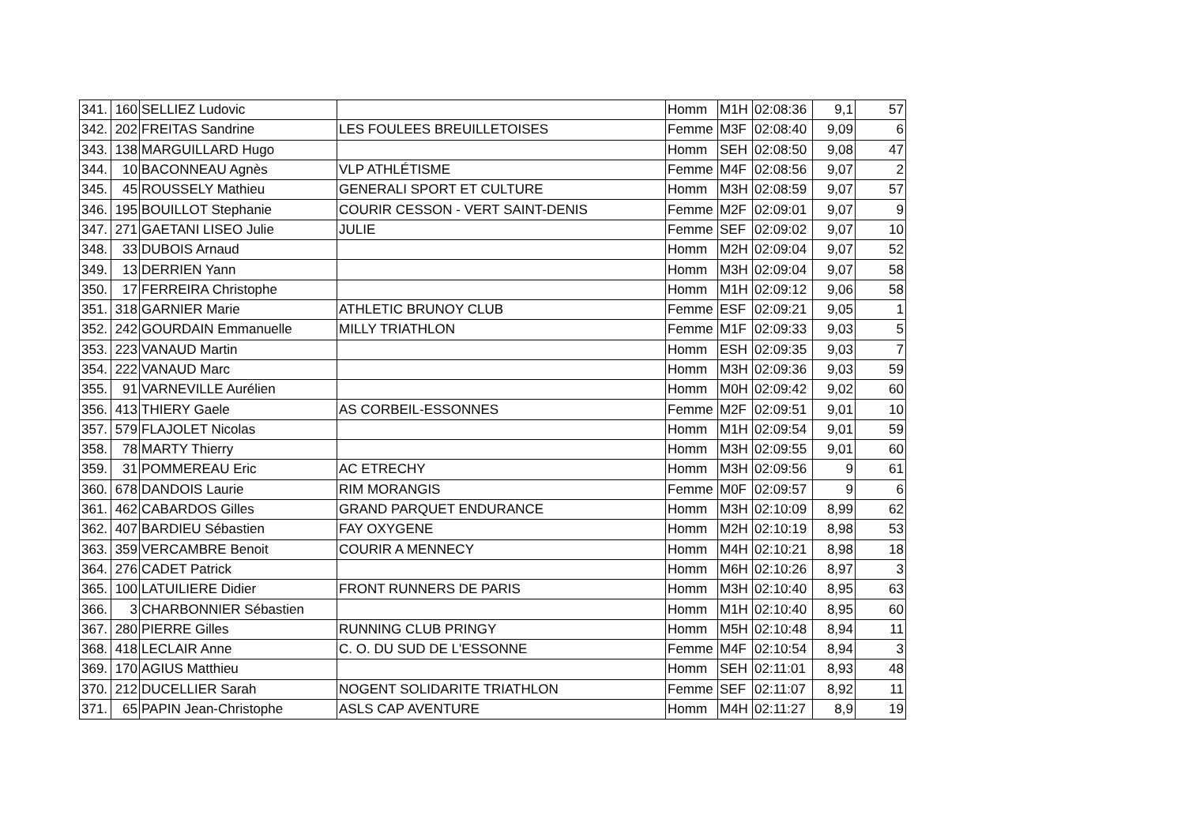| 341. | 160 | SELLIEZ Ludovic | | Homm | M1H | 02:08:36 | 9,1 | 57 |
| 342. | 202 | FREITAS Sandrine | LES FOULEES BREUILLETOISES | Femme | M3F | 02:08:40 | 9,09 | 6 |
| 343. | 138 | MARGUILLARD Hugo | | Homm | SEH | 02:08:50 | 9,08 | 47 |
| 344. | 10 | BACONNEAU Agnès | VLP ATHLÉTISME | Femme | M4F | 02:08:56 | 9,07 | 2 |
| 345. | 45 | ROUSSELY Mathieu | GENERALI SPORT ET CULTURE | Homm | M3H | 02:08:59 | 9,07 | 57 |
| 346. | 195 | BOUILLOT Stephanie | COURIR CESSON - VERT SAINT-DENIS | Femme | M2F | 02:09:01 | 9,07 | 9 |
| 347. | 271 | GAETANI LISEO Julie | JULIE | Femme | SEF | 02:09:02 | 9,07 | 10 |
| 348. | 33 | DUBOIS Arnaud | | Homm | M2H | 02:09:04 | 9,07 | 52 |
| 349. | 13 | DERRIEN Yann | | Homm | M3H | 02:09:04 | 9,07 | 58 |
| 350. | 17 | FERREIRA Christophe | | Homm | M1H | 02:09:12 | 9,06 | 58 |
| 351. | 318 | GARNIER Marie | ATHLETIC BRUNOY CLUB | Femme | ESF | 02:09:21 | 9,05 | 1 |
| 352. | 242 | GOURDAIN Emmanuelle | MILLY TRIATHLON | Femme | M1F | 02:09:33 | 9,03 | 5 |
| 353. | 223 | VANAUD Martin | | Homm | ESH | 02:09:35 | 9,03 | 7 |
| 354. | 222 | VANAUD Marc | | Homm | M3H | 02:09:36 | 9,03 | 59 |
| 355. | 91 | VARNEVILLE Aurélien | | Homm | M0H | 02:09:42 | 9,02 | 60 |
| 356. | 413 | THIERY Gaele | AS CORBEIL-ESSONNES | Femme | M2F | 02:09:51 | 9,01 | 10 |
| 357. | 579 | FLAJOLET Nicolas | | Homm | M1H | 02:09:54 | 9,01 | 59 |
| 358. | 78 | MARTY Thierry | | Homm | M3H | 02:09:55 | 9,01 | 60 |
| 359. | 31 | POMMEREAU Eric | AC ETRECHY | Homm | M3H | 02:09:56 | 9 | 61 |
| 360. | 678 | DANDOIS Laurie | RIM MORANGIS | Femme | M0F | 02:09:57 | 9 | 6 |
| 361. | 462 | CABARDOS Gilles | GRAND PARQUET ENDURANCE | Homm | M3H | 02:10:09 | 8,99 | 62 |
| 362. | 407 | BARDIEU Sébastien | FAY OXYGENE | Homm | M2H | 02:10:19 | 8,98 | 53 |
| 363. | 359 | VERCAMBRE Benoit | COURIR A MENNECY | Homm | M4H | 02:10:21 | 8,98 | 18 |
| 364. | 276 | CADET Patrick | | Homm | M6H | 02:10:26 | 8,97 | 3 |
| 365. | 100 | LATUILIERE Didier | FRONT RUNNERS DE PARIS | Homm | M3H | 02:10:40 | 8,95 | 63 |
| 366. | 3 | CHARBONNIER Sébastien | | Homm | M1H | 02:10:40 | 8,95 | 60 |
| 367. | 280 | PIERRE Gilles | RUNNING CLUB PRINGY | Homm | M5H | 02:10:48 | 8,94 | 11 |
| 368. | 418 | LECLAIR Anne | C. O. DU SUD DE L'ESSONNE | Femme | M4F | 02:10:54 | 8,94 | 3 |
| 369. | 170 | AGIUS Matthieu | | Homm | SEH | 02:11:01 | 8,93 | 48 |
| 370. | 212 | DUCELLIER Sarah | NOGENT SOLIDARITE TRIATHLON | Femme | SEF | 02:11:07 | 8,92 | 11 |
| 371. | 65 | PAPIN Jean-Christophe | ASLS CAP AVENTURE | Homm | M4H | 02:11:27 | 8,9 | 19 |